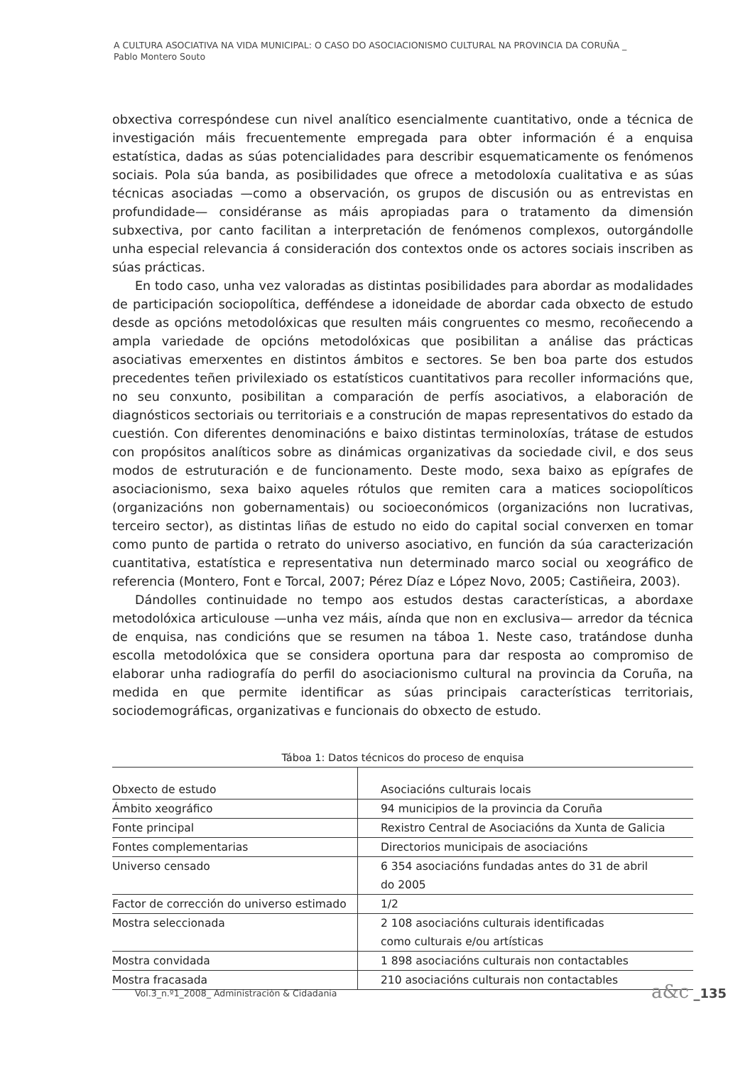A CULTURA ASOCIATIVA NA VIDA MUNICIPAL: O CASO DO ASOCIACIONISMO CULTURAL NA PROVINCIA DA CORUÑA _
Pablo Montero Souto
obxectiva correspóndese cun nivel analítico esencialmente cuantitativo, onde a técnica de investigación máis frecuentemente empregada para obter información é a enquisa estatística, dadas as súas potencialidades para describir esquematicamente os fenómenos sociais. Pola súa banda, as posibilidades que ofrece a metodoloxía cualitativa e as súas técnicas asociadas —como a observación, os grupos de discusión ou as entrevistas en profundidade— considéranse as máis apropiadas para o tratamento da dimensión subxectiva, por canto facilitan a interpretación de fenómenos complexos, outorgándolle unha especial relevancia á consideración dos contextos onde os actores sociais inscriben as súas prácticas.
En todo caso, unha vez valoradas as distintas posibilidades para abordar as modalidades de participación sociopolítica, defféndese a idoneidade de abordar cada obxecto de estudo desde as opcións metodolóxicas que resulten máis congruentes co mesmo, recoñecendo a ampla variedade de opcións metodolóxicas que posibilitan a análise das prácticas asociativas emerxentes en distintos ámbitos e sectores. Se ben boa parte dos estudos precedentes teñen privilexiado os estatísticos cuantitativos para recoller informacións que, no seu conxunto, posibilitan a comparación de perfís asociativos, a elaboración de diagnósticos sectoriais ou territoriais e a construción de mapas representativos do estado da cuestión. Con diferentes denominacións e baixo distintas terminoloxías, trátase de estudos con propósitos analíticos sobre as dinámicas organizativas da sociedade civil, e dos seus modos de estruturación e de funcionamento. Deste modo, sexa baixo as epígrafes de asociacionismo, sexa baixo aqueles rótulos que remiten cara a matices sociopolíticos (organizacións non gobernamentais) ou socioeconómicos (organizacións non lucrativas, terceiro sector), as distintas liñas de estudo no eido do capital social converxen en tomar como punto de partida o retrato do universo asociativo, en función da súa caracterización cuantitativa, estatística e representativa nun determinado marco social ou xeográfico de referencia (Montero, Font e Torcal, 2007; Pérez Díaz e López Novo, 2005; Castiñeira, 2003).
Dándolles continuidade no tempo aos estudos destas características, a abordaxe metodolóxica articulouse —unha vez máis, aínda que non en exclusiva— arredor da técnica de enquisa, nas condicións que se resumen na táboa 1. Neste caso, tratándose dunha escolla metodolóxica que se considera oportuna para dar resposta ao compromiso de elaborar unha radiografía do perfil do asociacionismo cultural na provincia da Coruña, na medida en que permite identificar as súas principais características territoriais, sociodemográficas, organizativas e funcionais do obxecto de estudo.
Táboa 1: Datos técnicos do proceso de enquisa
| Obxecto de estudo | Asociacións culturais locais |
| Ámbito xeográfico | 94 municipios de la provincia da Coruña |
| Fonte principal | Rexistro Central de Asociacións da Xunta de Galicia |
| Fontes complementarias | Directorios municipais de asociacións |
| Universo censado | 6 354 asociacións fundadas antes do 31 de abril do 2005 |
| Factor de corrección do universo estimado | 1/2 |
| Mostra seleccionada | 2 108 asociacións culturais identificadas como culturais e/ou artísticas |
| Mostra convidada | 1 898 asociacións culturais non contactables |
| Mostra fracasada | 210 asociacións culturais non contactables |
Vol.3_n.º1_2008_ Administración & Cidadania
a&c _135